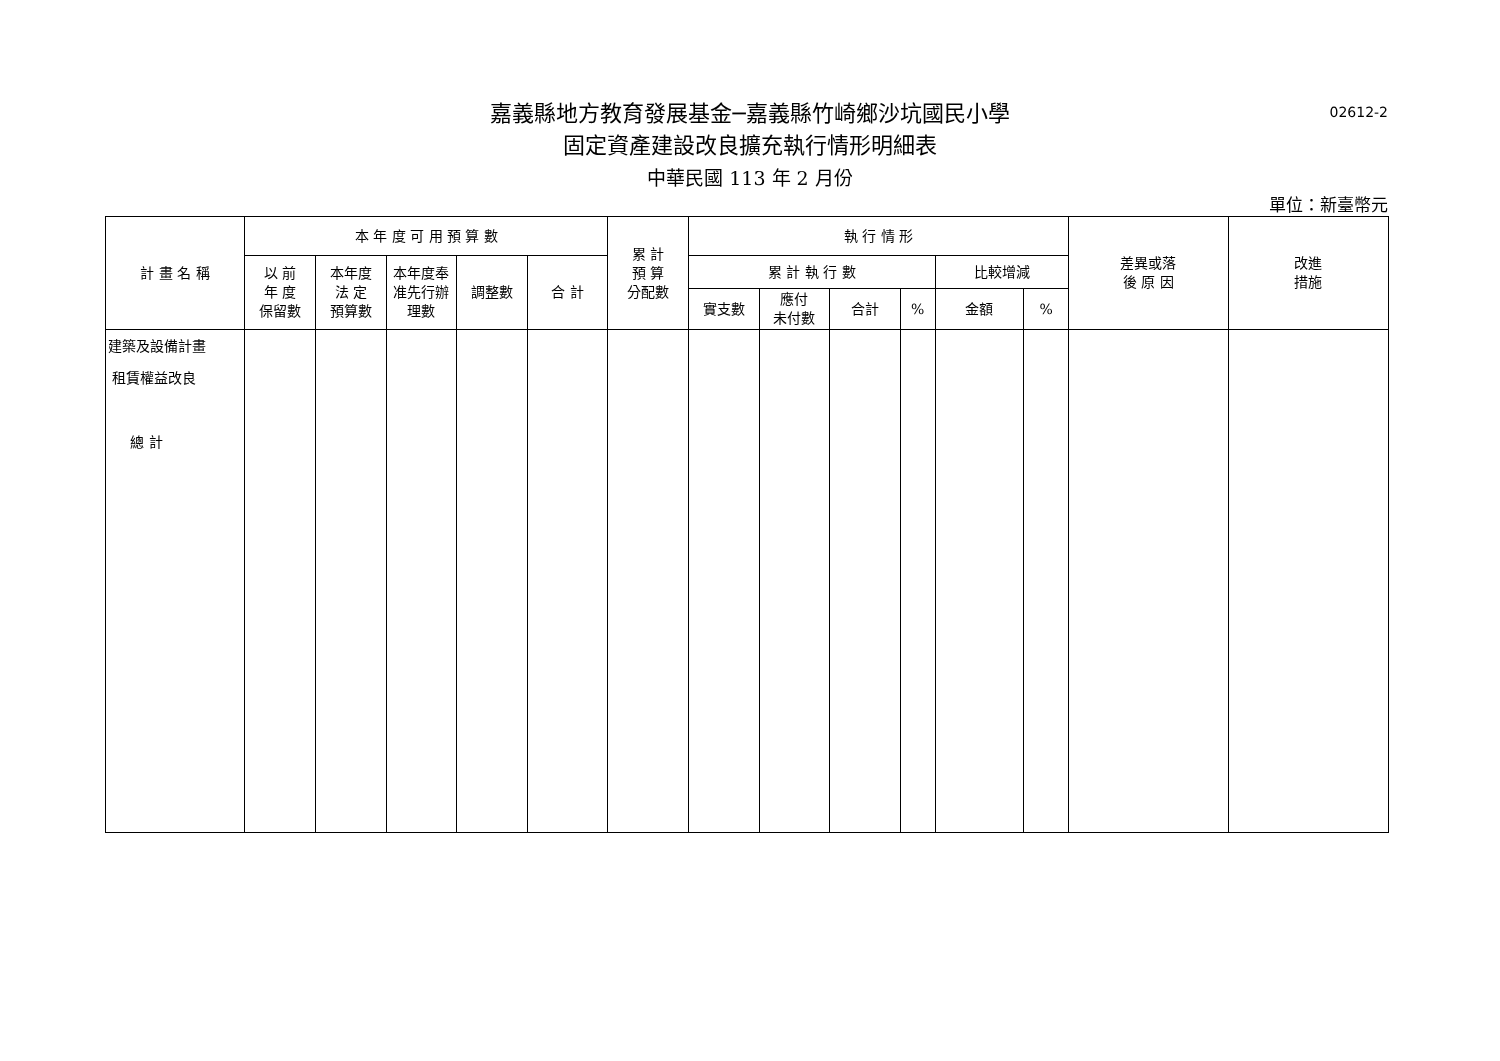嘉義縣地方教育發展基金─嘉義縣竹崎鄉沙坑國民小學
02612-2
固定資產建設改良擴充執行情形明細表
中華民國 113 年 2 月份
單位：新臺幣元
| 計 畫 名 稱 | 本 年 度 可 用 預 算 數 | | | | | 累 計 預 算 分配數 | 執 行 情 形 | | | | | | 差異或落 後 原 因 | 改進 措施 |
| --- | --- | --- | --- | --- | --- | --- | --- | --- | --- | --- | --- | --- | --- | --- |
| | 以 前 年 度 保留數 | 本年度 法 定 預算數 | 本年度奉 准先行辦 理數 | 調整數 | 合 計 | | 累 計 執 行 數 | | | | 比較增減 | | | |
| | | | | | | | 實支數 | 應付 未付數 | 合計 | % | 金額 | % | | |
| 建築及設備計畫 租賃權益改良 總 計 | | | | | | | | | | | | | | |